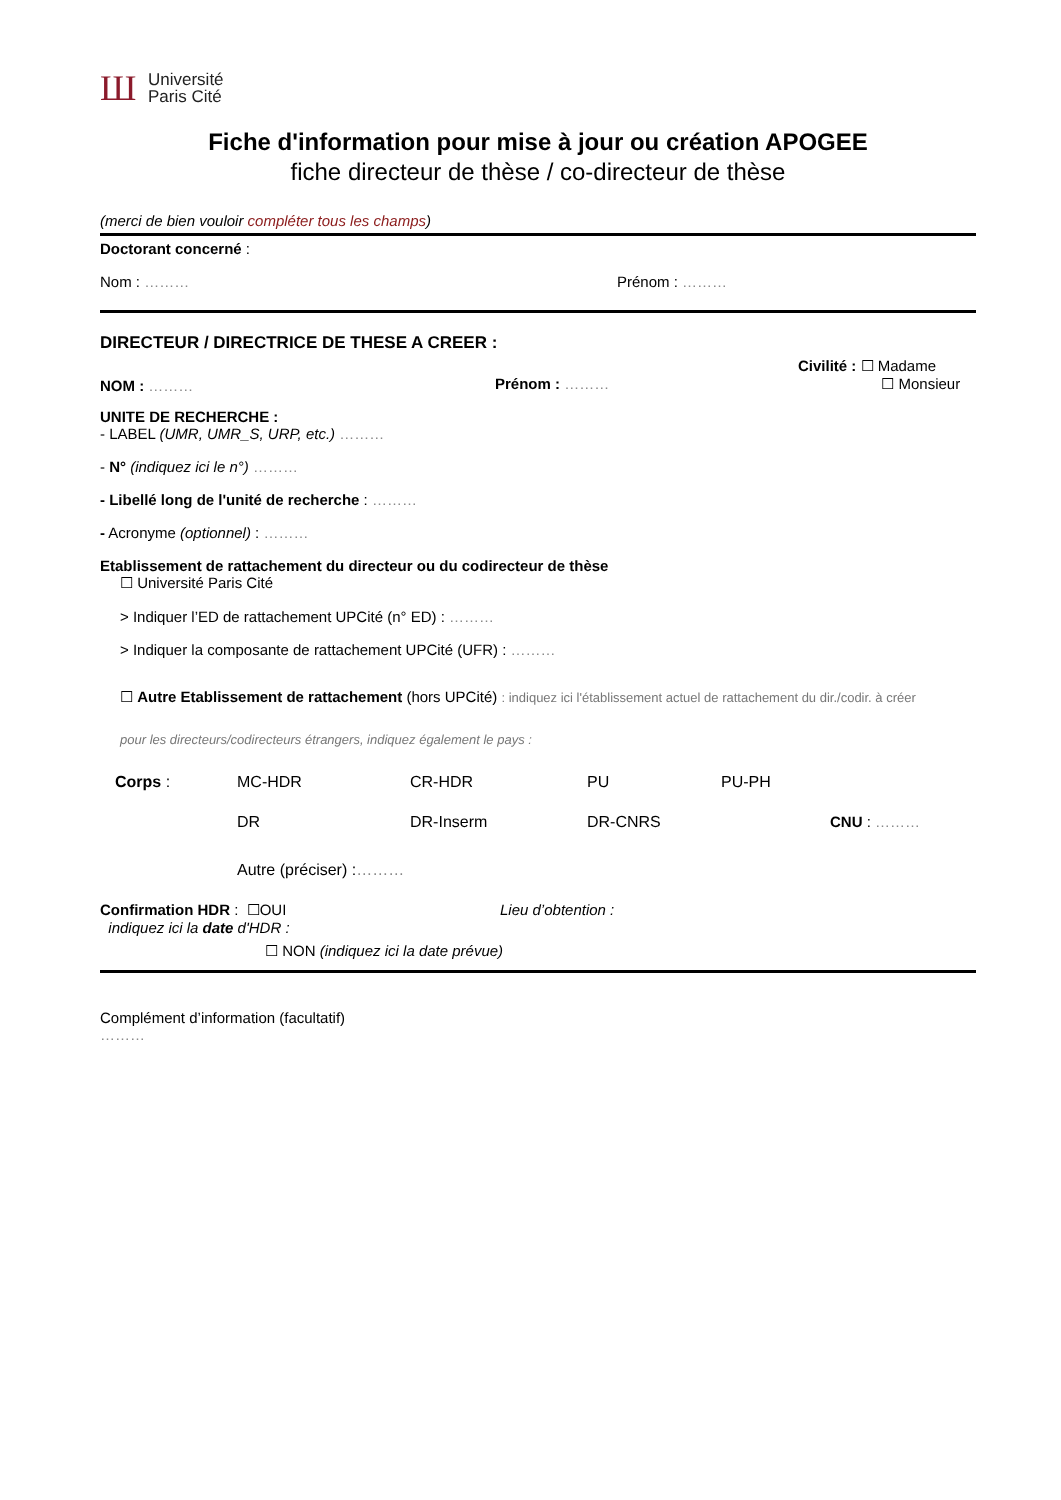Ш
Université
Paris Cité
Fiche d'information pour mise à jour ou création APOGEE
fiche directeur de thèse / co-directeur de thèse
(merci de bien vouloir compléter tous les champs)
Doctorant concerné :
Nom : ……… Prénom : ………
DIRECTEUR / DIRECTRICE DE THESE A CREER :
NOM : ……… Prénom : ………
Civilité : ☐ Madame
☐ Monsieur
UNITE DE RECHERCHE :
- LABEL (UMR, UMR_S, URP, etc.) ………
- N° (indiquez ici le n°) ………
- Libellé long de l'unité de recherche : ………
- Acronyme (optionnel) : ………
Etablissement de rattachement du directeur ou du codirecteur de thèse
☐ Université Paris Cité
> Indiquer l’ED de rattachement UPCité (n° ED) : ………
> Indiquer la composante de rattachement UPCité (UFR) : ………
☐ Autre Etablissement de rattachement (hors UPCité) : indiquez ici l'établissement actuel de rattachement du dir./codir. à créer
pour les directeurs/codirecteurs étrangers, indiquez également le pays :
Corps : MC-HDR CR-HDR PU PU-PH
DR DR-Inserm DR-CNRS CNU : ………
Autre (préciser) :………
Confirmation HDR : ☐OUI
indiquez ici la date d'HDR :
Lieu d’obtention :
☐ NON (indiquez ici la date prévue)
Complément d’information (facultatif)
………